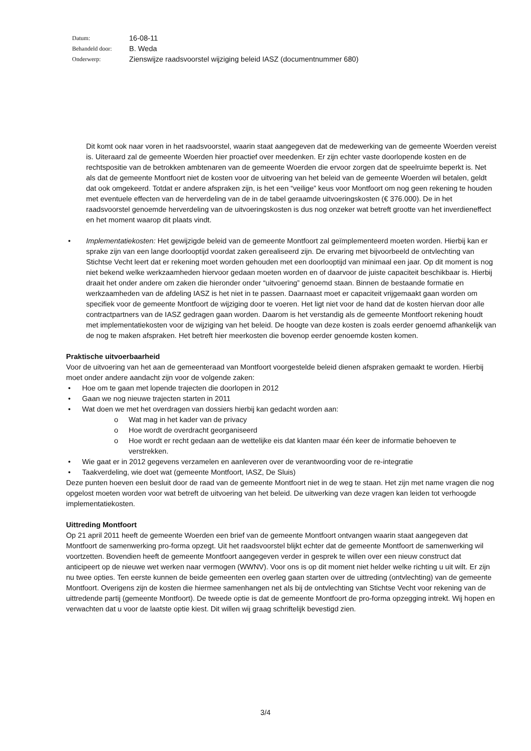| Datum: | 16-08-11 |
| Behandeld door: | B. Weda |
| Onderwerp: | Zienswijze raadsvoorstel wijziging beleid IASZ (documentnummer 680) |
Dit komt ook naar voren in het raadsvoorstel, waarin staat aangegeven dat de medewerking van de gemeente Woerden vereist is. Uiteraard zal de gemeente Woerden hier proactief over meedenken. Er zijn echter vaste doorlopende kosten en de rechtspositie van de betrokken ambtenaren van de gemeente Woerden die ervoor zorgen dat de speelruimte beperkt is. Net als dat de gemeente Montfoort niet de kosten voor de uitvoering van het beleid van de gemeente Woerden wil betalen, geldt dat ook omgekeerd. Totdat er andere afspraken zijn, is het een “veilige” keus voor Montfoort om nog geen rekening te houden met eventuele effecten van de herverdeling van de in de tabel geraamde uitvoeringskosten (€ 376.000). De in het raadsvoorstel genoemde herverdeling van de uitvoeringskosten is dus nog onzeker wat betreft grootte van het inverdieneffect en het moment waarop dit plaats vindt.
• Implementatiekosten: Het gewijzigde beleid van de gemeente Montfoort zal geïmplementeerd moeten worden. Hierbij kan er sprake zijn van een lange doorlooptijd voordat zaken gerealiseerd zijn. De ervaring met bijvoorbeeld de ontvlechting van Stichtse Vecht leert dat er rekening moet worden gehouden met een doorlooptijd van minimaal een jaar. Op dit moment is nog niet bekend welke werkzaamheden hiervoor gedaan moeten worden en of daarvoor de juiste capaciteit beschikbaar is. Hierbij draait het onder andere om zaken die hieronder onder “uitvoering” genoemd staan. Binnen de bestaande formatie en werkzaamheden van de afdeling IASZ is het niet in te passen. Daarnaast moet er capaciteit vrijgemaakt gaan worden om specifiek voor de gemeente Montfoort de wijziging door te voeren. Het ligt niet voor de hand dat de kosten hiervan door alle contractpartners van de IASZ gedragen gaan worden. Daarom is het verstandig als de gemeente Montfoort rekening houdt met implementatiekosten voor de wijziging van het beleid. De hoogte van deze kosten is zoals eerder genoemd afhankelijk van de nog te maken afspraken. Het betreft hier meerkosten die bovenop eerder genoemde kosten komen.
Praktische uitvoerbaarheid
Voor de uitvoering van het aan de gemeenteraad van Montfoort voorgestelde beleid dienen afspraken gemaakt te worden. Hierbij moet onder andere aandacht zijn voor de volgende zaken:
• Hoe om te gaan met lopende trajecten die doorlopen in 2012
• Gaan we nog nieuwe trajecten starten in 2011
• Wat doen we met het overdragen van dossiers hierbij kan gedacht worden aan:
o Wat mag in het kader van de privacy
o Hoe wordt de overdracht georganiseerd
o Hoe wordt er recht gedaan aan de wettelijke eis dat klanten maar één keer de informatie behoeven te verstrekken.
• Wie gaat er in 2012 gegevens verzamelen en aanleveren over de verantwoording voor de re-integratie
• Taakverdeling, wie doet wat (gemeente Montfoort, IASZ, De Sluis)
Deze punten hoeven een besluit door de raad van de gemeente Montfoort niet in de weg te staan. Het zijn met name vragen die nog opgelost moeten worden voor wat betreft de uitvoering van het beleid. De uitwerking van deze vragen kan leiden tot verhoogde implementatiekosten.
Uittreding Montfoort
Op 21 april 2011 heeft de gemeente Woerden een brief van de gemeente Montfoort ontvangen waarin staat aangegeven dat Montfoort de samenwerking pro-forma opzegt. Uit het raadsvoorstel blijkt echter dat de gemeente Montfoort de samenwerking wil voortzetten. Bovendien heeft de gemeente Montfoort aangegeven verder in gesprek te willen over een nieuw construct dat anticipeert op de nieuwe wet werken naar vermogen (WWNV). Voor ons is op dit moment niet helder welke richting u uit wilt. Er zijn nu twee opties. Ten eerste kunnen de beide gemeenten een overleg gaan starten over de uittreding (ontvlechting) van de gemeente Montfoort. Overigens zijn de kosten die hiermee samenhangen net als bij de ontvlechting van Stichtse Vecht voor rekening van de uittredende partij (gemeente Montfoort). De tweede optie is dat de gemeente Montfoort de pro-forma opzegging intrekt. Wij hopen en verwachten dat u voor de laatste optie kiest. Dit willen wij graag schriftelijk bevestigd zien.
3/4